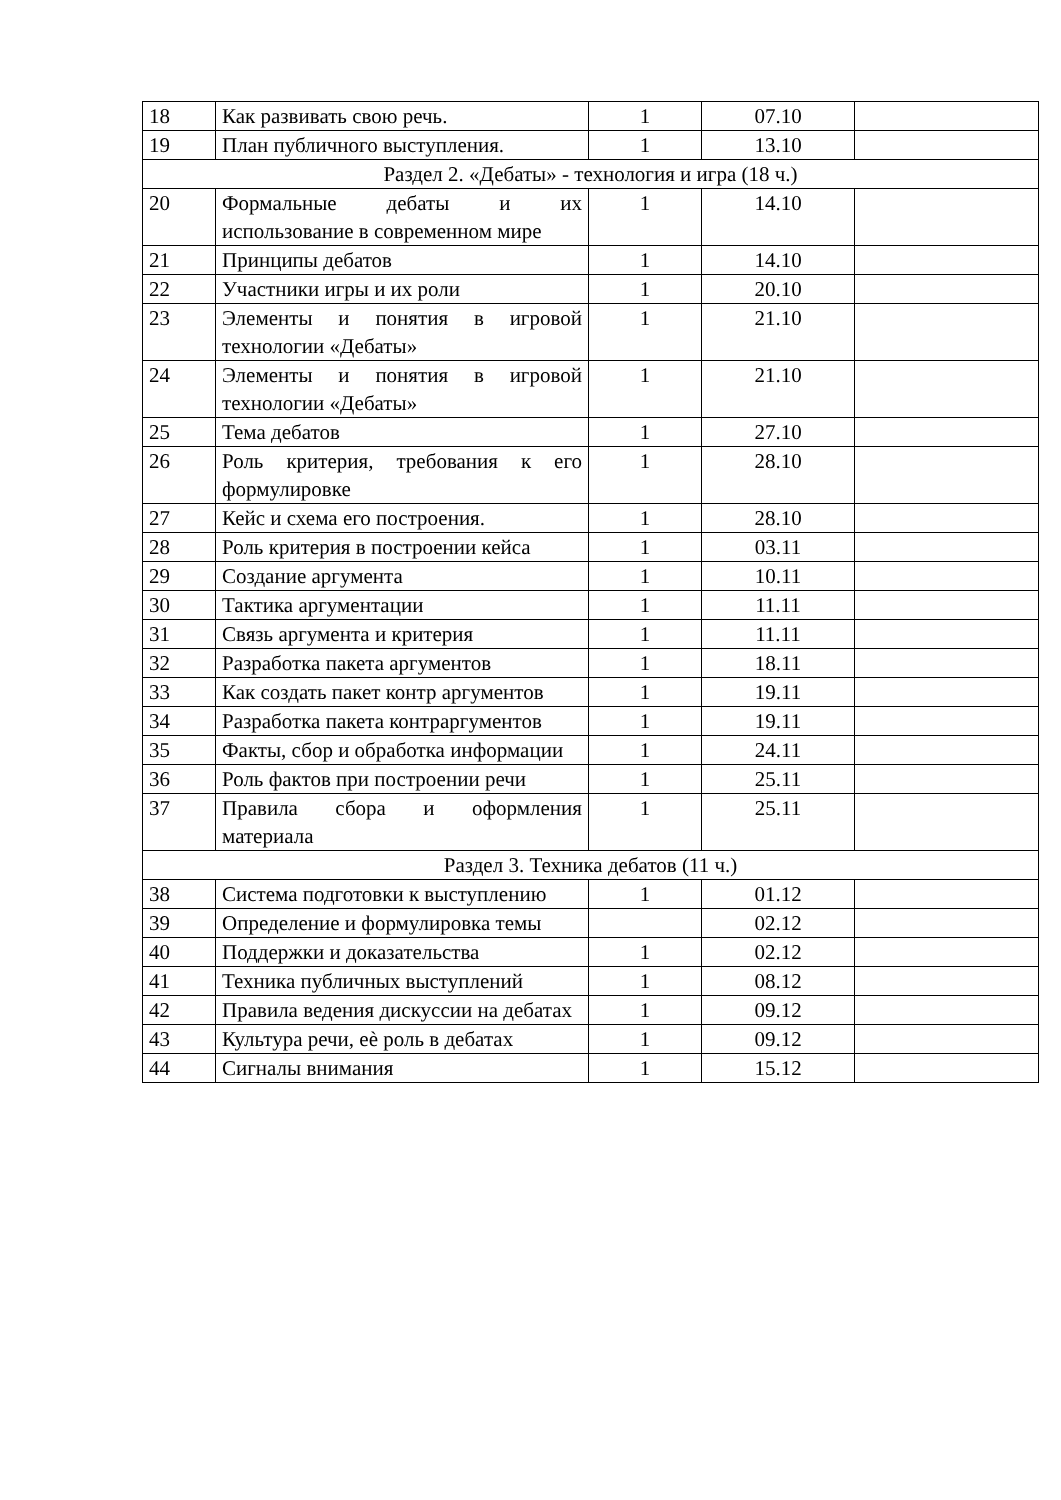| 18 | Как развивать свою речь. | 1 | 07.10 | |
| 19 | План публичного выступления. | 1 | 13.10 | |
| Раздел 2. «Дебаты» - технология и игра (18 ч.) | | | | |
| 20 | Формальные дебаты и их использование в современном мире | 1 | 14.10 | |
| 21 | Принципы дебатов | 1 | 14.10 | |
| 22 | Участники игры и их роли | 1 | 20.10 | |
| 23 | Элементы и понятия в игровой технологии «Дебаты» | 1 | 21.10 | |
| 24 | Элементы и понятия в игровой технологии «Дебаты» | 1 | 21.10 | |
| 25 | Тема дебатов | 1 | 27.10 | |
| 26 | Роль критерия, требования к его формулировке | 1 | 28.10 | |
| 27 | Кейс и схема его построения. | 1 | 28.10 | |
| 28 | Роль критерия в построении кейса | 1 | 03.11 | |
| 29 | Создание аргумента | 1 | 10.11 | |
| 30 | Тактика аргументации | 1 | 11.11 | |
| 31 | Связь аргумента и критерия | 1 | 11.11 | |
| 32 | Разработка пакета аргументов | 1 | 18.11 | |
| 33 | Как создать пакет контр аргументов | 1 | 19.11 | |
| 34 | Разработка пакета контраргументов | 1 | 19.11 | |
| 35 | Факты, сбор и обработка информации | 1 | 24.11 | |
| 36 | Роль фактов при построении речи | 1 | 25.11 | |
| 37 | Правила сбора и оформления материала | 1 | 25.11 | |
| Раздел 3. Техника дебатов (11 ч.) | | | | |
| 38 | Система подготовки к выступлению | 1 | 01.12 | |
| 39 | Определение и формулировка темы | | 02.12 | |
| 40 | Поддержки и доказательства | 1 | 02.12 | |
| 41 | Техника публичных выступлений | 1 | 08.12 | |
| 42 | Правила ведения дискуссии на дебатах | 1 | 09.12 | |
| 43 | Культура речи, еѐ роль в дебатах | 1 | 09.12 | |
| 44 | Сигналы внимания | 1 | 15.12 | |